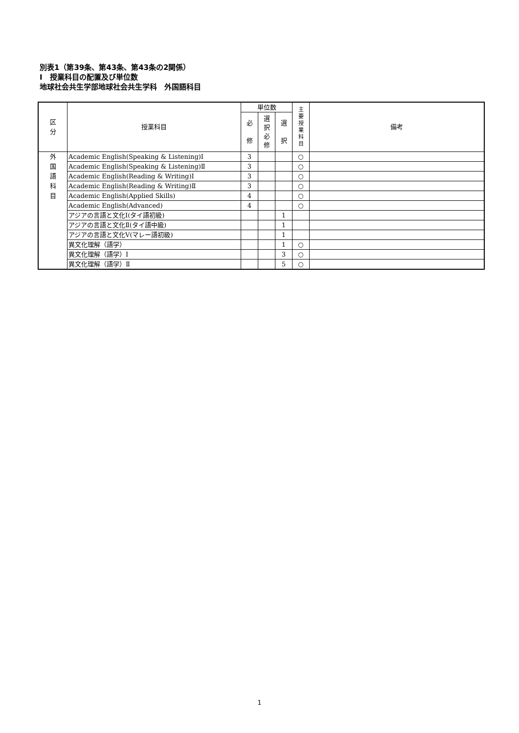別表1（第39条、第43条、第43条の2関係）
Ⅰ　授業科目の配置及び単位数
地球社会共生学部地球社会共生学科　外国語科目
| 区 分 | 授業科目 | 単位数 | | | 主 要 授 業 科 目 | 備考 |
| --- | --- | --- | --- | --- | --- | --- |
| | | 必 修 | 選 択 必 修 | 選 択 | | |
| 外 国 語 科 目 | Academic English(Speaking & Listening)Ⅰ | 3 | | | ○ | |
| | Academic English(Speaking & Listening)Ⅱ | 3 | | | ○ | |
| | Academic English(Reading & Writing)Ⅰ | 3 | | | ○ | |
| | Academic English(Reading & Writing)Ⅱ | 3 | | | ○ | |
| | Academic English(Applied Skills) | 4 | | | ○ | |
| | Academic English(Advanced) | 4 | | | ○ | |
| | アジアの言語と文化Ⅰ(タイ語初級) | | | 1 | | |
| | アジアの言語と文化Ⅱ(タイ語中級) | | | 1 | | |
| | アジアの言語と文化Ⅴ(マレー語初級) | | | 1 | | |
| | 異文化理解（語学） | | | 1 | ○ | |
| | 異文化理解（語学）Ⅰ | | | 3 | ○ | |
| | 異文化理解（語学）Ⅱ | | | 5 | ○ | |
1